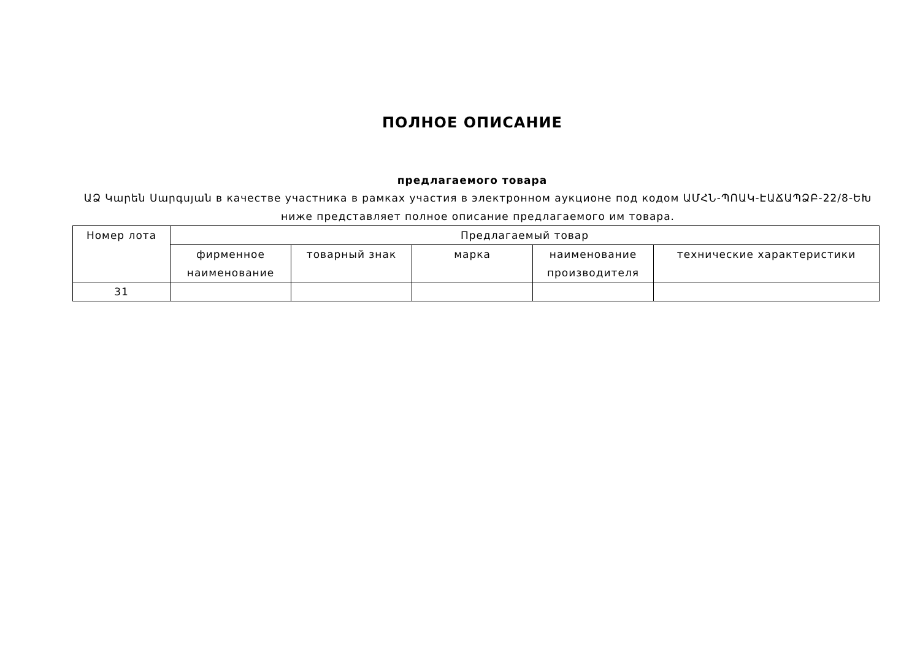ПОЛНОЕ ОПИСАНИЕ
предлагаемого товара
ԱՁ Կարեն Սարգսյան в качестве участника в рамках участия в электронном аукционе под кодом ԱՄՀՆ-ՊՈԱԿ-ԷԱՃԱՊՁԲ-22/8-ԵԽ ниже представляет полное описание предлагаемого им товара.
| Номер лота | Предлагаемый товар | | | | |
| --- | --- | --- | --- | --- | --- |
| | фирменное наименование | товарный знак | марка | наименование производителя | технические характеристики |
| 31 | | | | | |